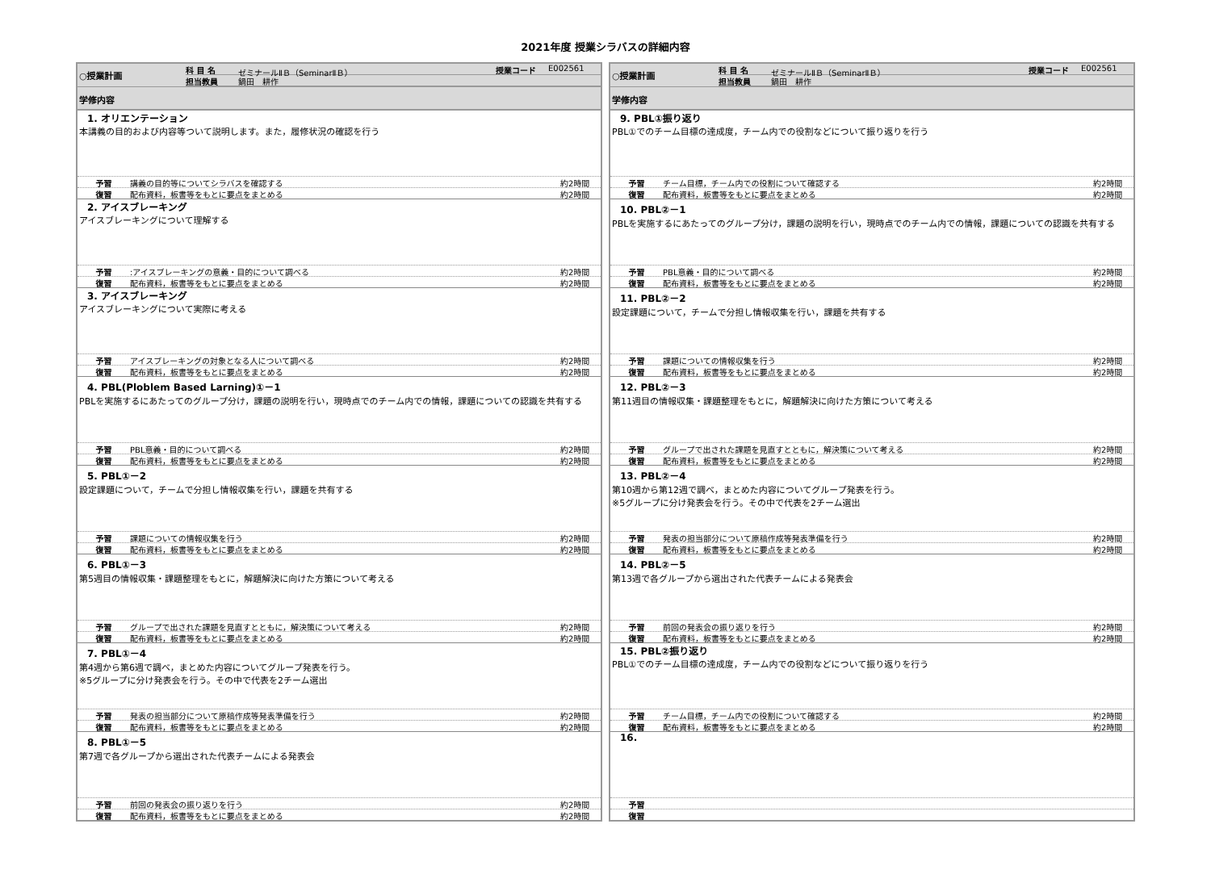2021年度 授業シラバスの詳細内容
○授業計画
科 目 名 ゼミナールⅡＢ（SeminarⅡＢ） 授業コード E002561
担当教員 鍋田　耕作
学修内容
1. オリエンテーション
本講義の目的および内容等ついて説明します。また，履修状況の確認を行う
予習 講義の目的等についてシラバスを確認する 約2時間
復習 配布資料，板書等をもとに要点をまとめる 約2時間
2. アイスブレーキング
アイスブレーキングについて理解する
予習:アイスブレーキングの意義・目的について調べる 約2時間
復習 配布資料，板書等をもとに要点をまとめる 約2時間
3. アイスブレーキング
アイスブレーキングについて実際に考える
予習 アイスブレーキングの対象となる人について調べる 約2時間
復習 配布資料，板書等をもとに要点をまとめる 約2時間
4. PBL(Ploblem Based Larning)①－1
PBLを実施するにあたってのグループ分け，課題の説明を行い，現時点でのチーム内での情報，課題についての認識を共有する
予習 PBL意義・目的について調べる 約2時間
復習 配布資料，板書等をもとに要点をまとめる 約2時間
5. PBL①－2
設定課題について，チームで分担し情報収集を行い，課題を共有する
予習 課題についての情報収集を行う 約2時間
復習 配布資料，板書等をもとに要点をまとめる 約2時間
6. PBL①－3
第5週目の情報収集・課題整理をもとに，解題解決に向けた方策について考える
予習 グループで出された課題を見直すとともに，解決策について考える 約2時間
復習 配布資料，板書等をもとに要点をまとめる 約2時間
7. PBL①－4
第4週から第6週で調べ，まとめた内容についてグループ発表を行う。
※5グループに分け発表会を行う。その中で代表を2チーム選出
予習 発表の担当部分について原稿作成等発表準備を行う 約2時間
復習 配布資料，板書等をもとに要点をまとめる 約2時間
8. PBL①－5
第7週で各グループから選出された代表チームによる発表会
予習 前回の発表会の振り返りを行う 約2時間
復習 配布資料，板書等をもとに要点をまとめる 約2時間
○授業計画
科 目 名 ゼミナールⅡＢ（SeminarⅡＢ） 授業コード E002561
担当教員 鍋田　耕作
学修内容
9. PBL①振り返り
PBL①でのチーム目標の達成度，チーム内での役割などについて振り返りを行う
予習 チーム目標，チーム内での役割について確認する 約2時間
復習 配布資料，板書等をもとに要点をまとめる 約2時間
10. PBL②－1
PBLを実施するにあたってのグループ分け，課題の説明を行い，現時点でのチーム内での情報，課題についての認識を共有する
予習 PBL意義・目的について調べる 約2時間
復習 配布資料，板書等をもとに要点をまとめる 約2時間
11. PBL②－2
設定課題について，チームで分担し情報収集を行い，課題を共有する
予習 課題についての情報収集を行う 約2時間
復習 配布資料，板書等をもとに要点をまとめる 約2時間
12. PBL②－3
第11週目の情報収集・課題整理をもとに，解題解決に向けた方策について考える
予習 グループで出された課題を見直すとともに，解決策について考える 約2時間
復習 配布資料，板書等をもとに要点をまとめる 約2時間
13. PBL②－4
第10週から第12週で調べ，まとめた内容についてグループ発表を行う。
※5グループに分け発表会を行う。その中で代表を2チーム選出
予習 発表の担当部分について原稿作成等発表準備を行う 約2時間
復習 配布資料，板書等をもとに要点をまとめる 約2時間
14. PBL②－5
第13週で各グループから選出された代表チームによる発表会
予習 前回の発表会の振り返りを行う 約2時間
復習 配布資料，板書等をもとに要点をまとめる 約2時間
15. PBL②振り返り
PBL①でのチーム目標の達成度，チーム内での役割などについて振り返りを行う
予習 チーム目標，チーム内での役割について確認する 約2時間
復習 配布資料，板書等をもとに要点をまとめる 約2時間
16.
予習
復習